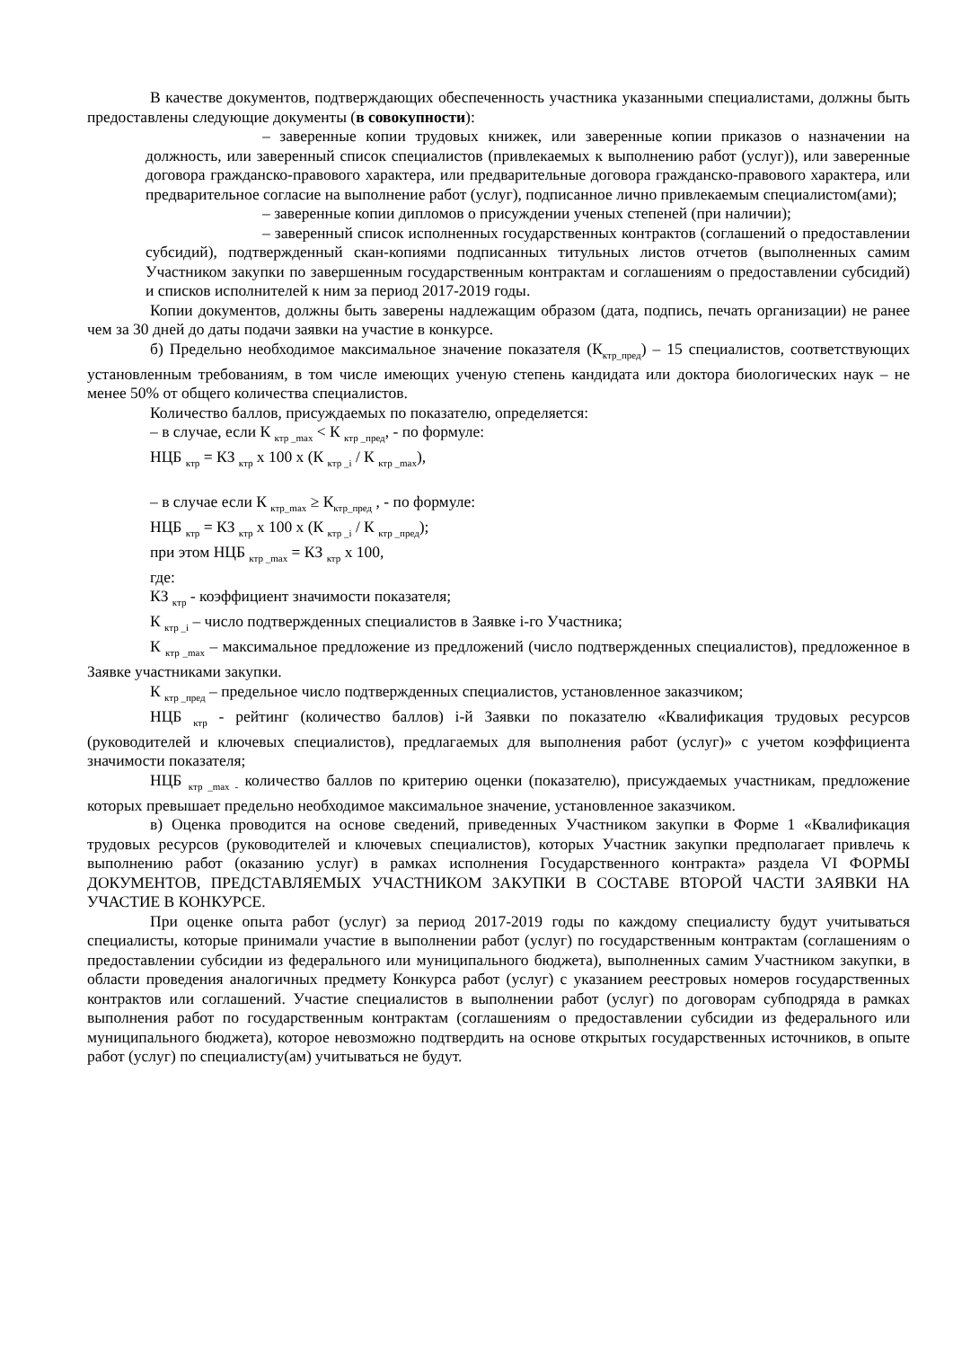В качестве документов, подтверждающих обеспеченность участника указанными специалистами, должны быть предоставлены следующие документы (в совокупности):
– заверенные копии трудовых книжек, или заверенные копии приказов о назначении на должность, или заверенный список специалистов (привлекаемых к выполнению работ (услуг)), или заверенные договора гражданско-правового характера, или предварительные договора гражданско-правового характера, или предварительное согласие на выполнение работ (услуг), подписанное лично привлекаемым специалистом(ами);
– заверенные копии дипломов о присуждении ученых степеней (при наличии);
– заверенный список исполненных государственных контрактов (соглашений о предоставлении субсидий), подтвержденный скан-копиями подписанных титульных листов отчетов (выполненных самим Участником закупки по завершенным государственным контрактам и соглашениям о предоставлении субсидий) и списков исполнителей к ним за период 2017-2019 годы.
Копии документов, должны быть заверены надлежащим образом (дата, подпись, печать организации) не ранее чем за 30 дней до даты подачи заявки на участие в конкурсе.
б) Предельно необходимое максимальное значение показателя (К<sub>ктр_пред</sub>) – 15 специалистов, соответствующих установленным требованиям, в том числе имеющих ученую степень кандидата или доктора биологических наук – не менее 50% от общего количества специалистов.
Количество баллов, присуждаемых по показателю, определяется:
– в случае, если К <sub>ктр _max</sub> < К <sub>ктр _пред</sub>, - по формуле:
НЦБ <sub>ктр</sub> = КЗ <sub>ктр</sub> х 100 х (К <sub>ктр _i</sub> / К <sub>ктр _max</sub>),
– в случае если К <sub>ктр_max</sub> ≥ К<sub>ктр_пред</sub> , - по формуле:
НЦБ <sub>ктр</sub> = КЗ <sub>ктр</sub> х 100 х (К <sub>ктр _i</sub> / К <sub>ктр _пред</sub>);
при этом НЦБ <sub>ктр _max</sub> = КЗ <sub>ктр</sub> х 100,
где:
КЗ <sub>ктр</sub> - коэффициент значимости показателя;
К <sub>ктр _i</sub> – число подтвержденных специалистов в Заявке i-го Участника;
К <sub>ктр _max</sub> – максимальное предложение из предложений (число подтвержденных специалистов), предложенное в Заявке участниками закупки.
К <sub>ктр _пред</sub> – предельное число подтвержденных специалистов, установленное заказчиком;
НЦБ <sub>ктр</sub> - рейтинг (количество баллов) i-й Заявки по показателю «Квалификация трудовых ресурсов (руководителей и ключевых специалистов), предлагаемых для выполнения работ (услуг)» с учетом коэффициента значимости показателя;
НЦБ <sub>ктр _max -</sub> количество баллов по критерию оценки (показателю), присуждаемых участникам, предложение которых превышает предельно необходимое максимальное значение, установленное заказчиком.
в) Оценка проводится на основе сведений, приведенных Участником закупки в Форме 1 «Квалификация трудовых ресурсов (руководителей и ключевых специалистов), которых Участник закупки предполагает привлечь к выполнению работ (оказанию услуг) в рамках исполнения Государственного контракта» раздела VI ФОРМЫ ДОКУМЕНТОВ, ПРЕДСТАВЛЯЕМЫХ УЧАСТНИКОМ ЗАКУПКИ В СОСТАВЕ ВТОРОЙ ЧАСТИ ЗАЯВКИ НА УЧАСТИЕ В КОНКУРСЕ.
При оценке опыта работ (услуг) за период 2017-2019 годы по каждому специалисту будут учитываться специалисты, которые принимали участие в выполнении работ (услуг) по государственным контрактам (соглашениям о предоставлении субсидии из федерального или муниципального бюджета), выполненных самим Участником закупки, в области проведения аналогичных предмету Конкурса работ (услуг) с указанием реестровых номеров государственных контрактов или соглашений. Участие специалистов в выполнении работ (услуг) по договорам субподряда в рамках выполнения работ по государственным контрактам (соглашениям о предоставлении субсидии из федерального или муниципального бюджета), которое невозможно подтвердить на основе открытых государственных источников, в опыте работ (услуг) по специалисту(ам) учитываться не будут.